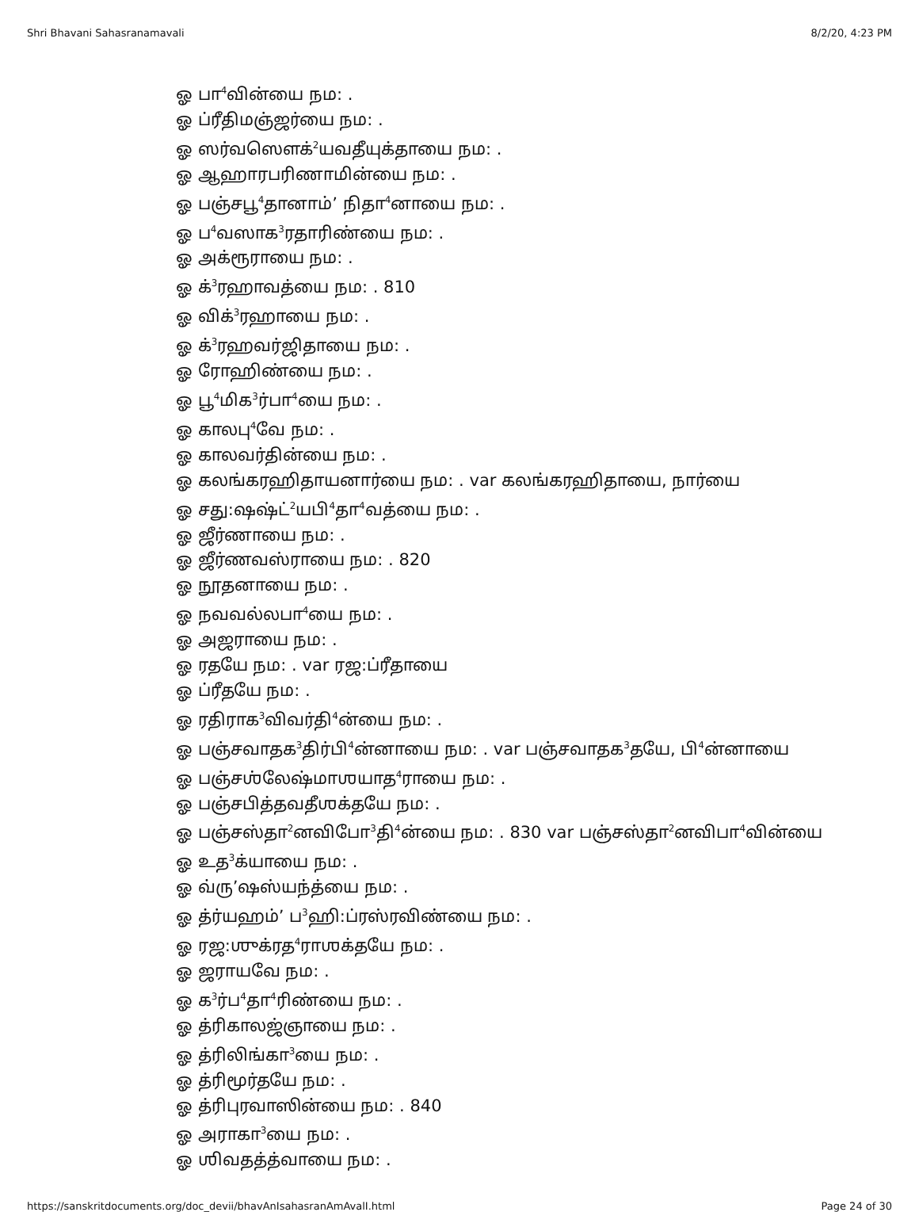Shri Bhavani Sahasranamavali 8/2/20, 4:23 PM
ஓ பா<sup>4</sup>வின்யை நம: .
ஓ ப்ரீதிமஞ்ஜர்யை நம: .
ஓ ஸர்வஸௌக்<sup>2</sup>யவதீயுக்தாயை நம: .
ஓ ஆஹாரபரிணாமின்யை நம: .
ஓ பஞ்சபூ<sup>4</sup>தானாம்’ நிதா<sup>4</sup>னாயை நம: .
ஓ ப<sup>4</sup>வஸாக<sup>3</sup>ரதாரிண்யை நம: .
ஓ அக்ரூராயை நம: .
ஓ க்<sup>3</sup>ரஹாவத்யை நம: . 810
ஓ விக்<sup>3</sup>ரஹாயை நம: .
ஓ க்<sup>3</sup>ரஹவர்ஜிதாயை நம: .
ஓ ரோஹிண்யை நம: .
ஓ பூ<sup>4</sup>மிக<sup>3</sup>ர்பா<sup>4</sup>யை நம: .
ஓ காலபு<sup>4</sup>வே நம: .
ஓ காலவர்தின்யை நம: .
ஓ கலங்கரஹிதாயனார்யை நம: . var கலங்கரஹிதாயை, நார்யை
ஓ சது:ஷஷ்ட்<sup>2</sup>யபி<sup>4</sup>தா<sup>4</sup>வத்யை நம: .
ஓ ஜீர்ணாயை நம: .
ஓ ஜீர்ணவஸ்ராயை நம: . 820
ஓ நூதனாயை நம: .
ஓ நவவல்லபா<sup>4</sup>யை நம: .
ஓ அஜராயை நம: .
ஓ ரதயே நம: . var ரஜ:ப்ரீதாயை
ஓ ப்ரீதயே நம: .
ஓ ரதிராக<sup>3</sup>விவர்தி<sup>4</sup>ன்யை நம: .
ஓ பஞ்சவாதக<sup>3</sup>திர்பி<sup>4</sup>ன்னாயை நம: . var பஞ்சவாதக<sup>3</sup>தயே, பி<sup>4</sup>ன்னாயை
ஓ பஞ்சஶ்லேஷ்மாஶயாத<sup>4</sup>ராயை நம: .
ஓ பஞ்சபித்தவதீஶக்தயே நம: .
ஓ பஞ்சஸ்தா<sup>2</sup>னவிபோ<sup>3</sup>தி<sup>4</sup>ன்யை நம: . 830 var பஞ்சஸ்தா<sup>2</sup>னவிபா<sup>4</sup>வின்யை
ஓ உத<sup>3</sup>க்யாயை நம: .
ஓ வ்ரு’ஷஸ்யந்த்யை நம: .
ஓ த்ர்யஹம்’ ப<sup>3</sup>ஹி:ப்ரஸ்ரவிண்யை நம: .
ஓ ரஜ:ஶுக்ரத<sup>4</sup>ராஶக்தயே நம: .
ஓ ஜராயவே நம: .
ஓ க<sup>3</sup>ர்ப<sup>4</sup>தா<sup>4</sup>ரிண்யை நம: .
ஓ த்ரிகாலஜ்ஞாயை நம: .
ஓ த்ரிலிங்கா<sup>3</sup>யை நம: .
ஓ த்ரிமூர்தயே நம: .
ஓ த்ரிபுரவாஸின்யை நம: . 840
ஓ அராகா<sup>3</sup>யை நம: .
ஓ ஶிவதத்த்வாயை நம: .
https://sanskritdocuments.org/doc_devii/bhavAnIsahasranAmAvalI.html Page 24 of 30